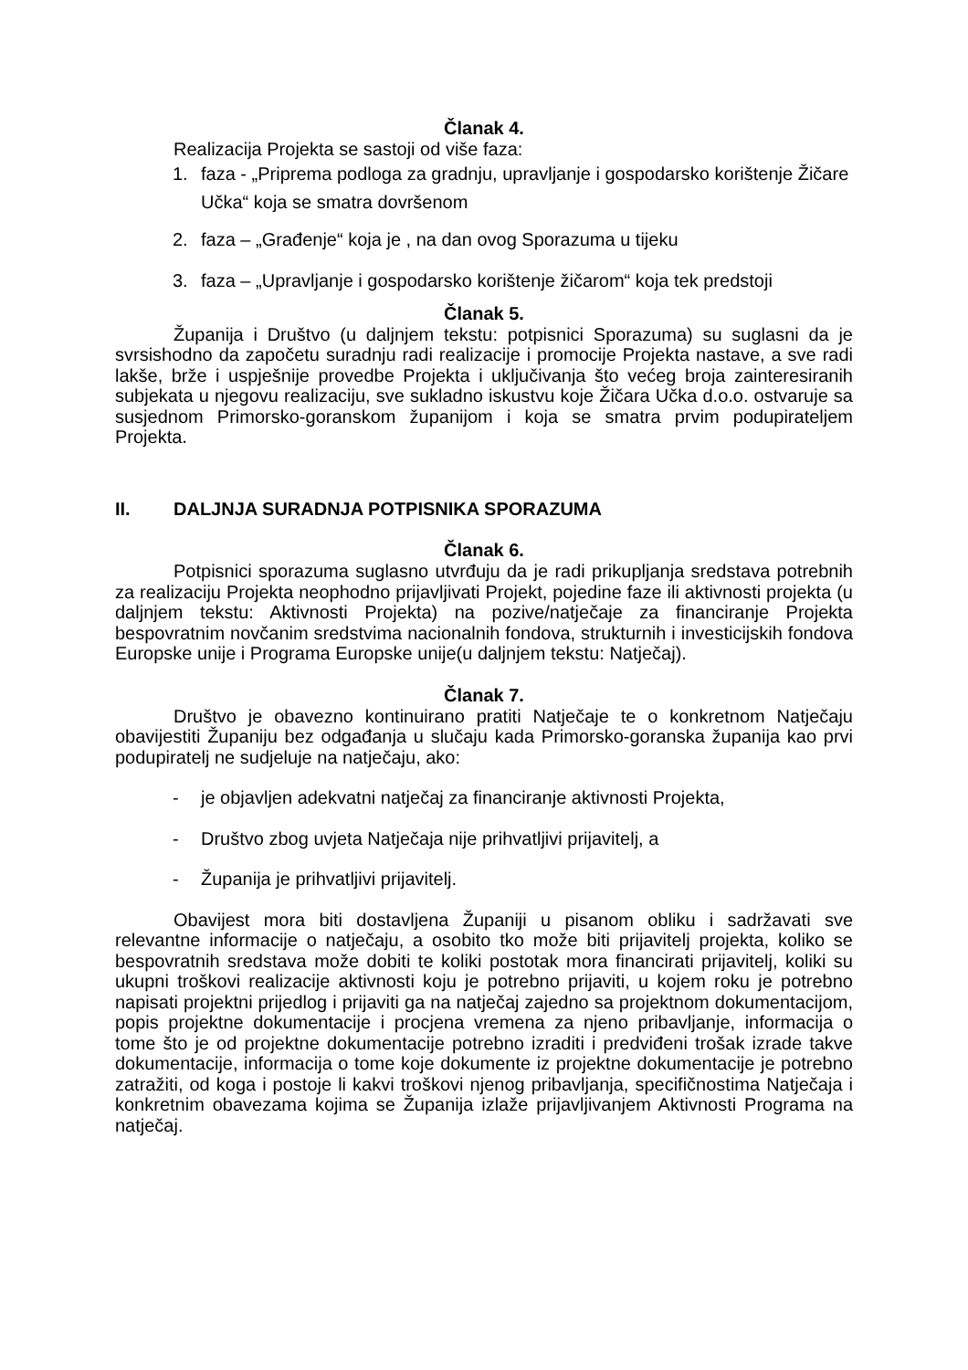Članak 4.
Realizacija Projekta se sastoji od više faza:
1. faza - „Priprema podloga za gradnju, upravljanje i gospodarsko korištenje Žičare Učka“ koja se smatra dovršenom
2. faza – „Građenje“ koja je , na dan ovog Sporazuma u tijeku
3. faza – „Upravljanje i gospodarsko korištenje žičarom“ koja tek predstoji
Članak 5.
Županija i Društvo (u daljnjem tekstu: potpisnici Sporazuma) su suglasni da je svrsishodno da započetu suradnju radi realizacije i promocije Projekta nastave, a sve radi lakše, brže i uspješnije provedbe Projekta i uključivanja što većeg broja zainteresiranih subjekata u njegovu realizaciju, sve sukladno iskustvu koje Žičara Učka d.o.o. ostvaruje sa susjednom Primorsko-goranskom županijom i koja se smatra prvim podupirateljem Projekta.
II. DALJNJA SURADNJA POTPISNIKA SPORAZUMA
Članak 6.
Potpisnici sporazuma suglasno utvrđuju da je radi prikupljanja sredstava potrebnih za realizaciju Projekta neophodno prijavljivati Projekt, pojedine faze ili aktivnosti projekta (u daljnjem tekstu: Aktivnosti Projekta) na pozive/natječaje za financiranje Projekta bespovratnim novčanim sredstvima nacionalnih fondova, strukturnih i investicijskih fondova Europske unije i Programa Europske unije(u daljnjem tekstu: Natječaj).
Članak 7.
Društvo je obavezno kontinuirano pratiti Natječaje te o konkretnom Natječaju obavijestiti Županiju bez odgađanja u slučaju kada Primorsko-goranska županija kao prvi podupiratelj ne sudjeluje na natječaju, ako:
- je objavljen adekvatni natječaj za financiranje aktivnosti Projekta,
- Društvo zbog uvjeta Natječaja nije prihvatljivi prijavitelj, a
- Županija je prihvatljivi prijavitelj.
Obavijest mora biti dostavljena Županiji u pisanom obliku i sadržavati sve relevantne informacije o natječaju, a osobito tko može biti prijavitelj projekta, koliko se bespovratnih sredstava može dobiti te koliki postotak mora financirati prijavitelj, koliki su ukupni troškovi realizacije aktivnosti koju je potrebno prijaviti, u kojem roku je potrebno napisati projektni prijedlog i prijaviti ga na natječaj zajedno sa projektnom dokumentacijom, popis projektne dokumentacije i procjena vremena za njeno pribavljanje, informacija o tome što je od projektne dokumentacije potrebno izraditi i predviđeni trošak izrade takve dokumentacije, informacija o tome koje dokumente iz projektne dokumentacije je potrebno zatražiti, od koga i postoje li kakvi troškovi njenog pribavljanja, specifičnostima Natječaja i konkretnim obavezama kojima se Županija izlaže prijavljivanjem Aktivnosti Programa na natječaj.